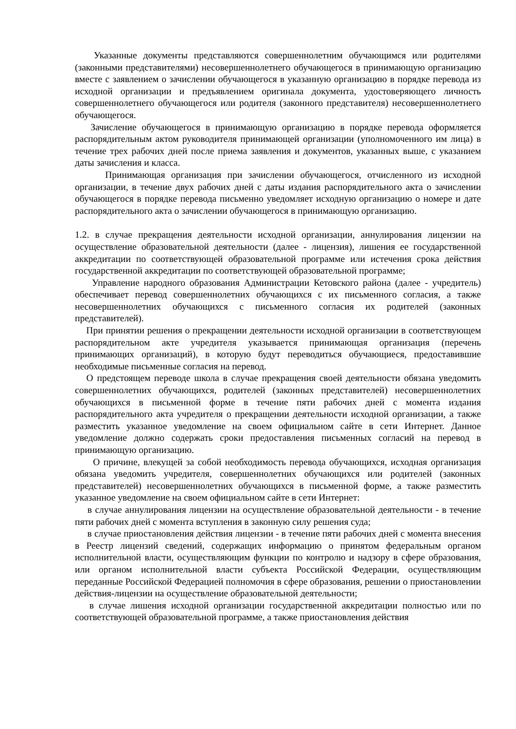Указанные документы представляются совершеннолетним обучающимся или родителями (законными представителями) несовершеннолетнего обучающегося в принимающую организацию вместе с заявлением о зачислении обучающегося в указанную организацию в порядке перевода из исходной организации и предъявлением оригинала документа, удостоверяющего личность совершеннолетнего обучающегося или родителя (законного представителя) несовершеннолетнего обучающегося.
Зачисление обучающегося в принимающую организацию в порядке перевода оформляется распорядительным актом руководителя принимающей организации (уполномоченного им лица) в течение трех рабочих дней после приема заявления и документов, указанных выше, с указанием даты зачисления и класса.
Принимающая организация при зачислении обучающегося, отчисленного из исходной организации, в течение двух рабочих дней с даты издания распорядительного акта о зачислении обучающегося в порядке перевода письменно уведомляет исходную организацию о номере и дате распорядительного акта о зачислении обучающегося в принимающую организацию.
1.2. в случае прекращения деятельности исходной организации, аннулирования лицензии на осуществление образовательной деятельности (далее - лицензия), лишения ее государственной аккредитации по соответствующей образовательной программе или истечения срока действия государственной аккредитации по соответствующей образовательной программе;
Управление народного образования Администрации Кетовского района (далее - учредитель) обеспечивает перевод совершеннолетних обучающихся с их письменного согласия, а также несовершеннолетних обучающихся с письменного согласия их родителей (законных представителей).
При принятии решения о прекращении деятельности исходной организации в соответствующем распорядительном акте учредителя указывается принимающая организация (перечень принимающих организаций), в которую будут переводиться обучающиеся, предоставившие необходимые письменные согласия на перевод.
О предстоящем переводе школа в случае прекращения своей деятельности обязана уведомить совершеннолетних обучающихся, родителей (законных представителей) несовершеннолетних обучающихся в письменной форме в течение пяти рабочих дней с момента издания распорядительного акта учредителя о прекращении деятельности исходной организации, а также разместить указанное уведомление на своем официальном сайте в сети Интернет. Данное уведомление должно содержать сроки предоставления письменных согласий на перевод в принимающую организацию.
О причине, влекущей за собой необходимость перевода обучающихся, исходная организация обязана уведомить учредителя, совершеннолетних обучающихся или родителей (законных представителей) несовершеннолетних обучающихся в письменной форме, а также разместить указанное уведомление на своем официальном сайте в сети Интернет:
в случае аннулирования лицензии на осуществление образовательной деятельности - в течение пяти рабочих дней с момента вступления в законную силу решения суда;
в случае приостановления действия лицензии - в течение пяти рабочих дней с момента внесения в Реестр лицензий сведений, содержащих информацию о принятом федеральным органом исполнительной власти, осуществляющим функции по контролю и надзору в сфере образования, или органом исполнительной власти субъекта Российской Федерации, осуществляющим переданные Российской Федерацией полномочия в сфере образования, решении о приостановлении действия-лицензии на осуществление образовательной деятельности;
в случае лишения исходной организации государственной аккредитации полностью или по соответствующей образовательной программе, а также приостановления действия